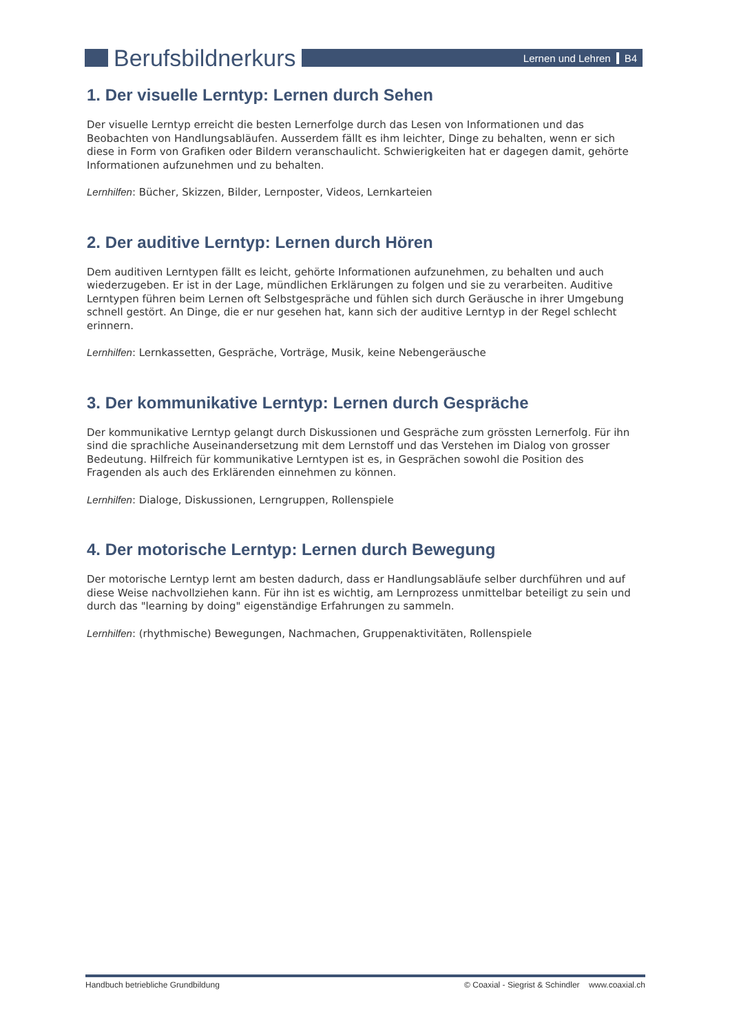Berufsbildnerkurs
Lernen und Lehren B4
1. Der visuelle Lerntyp: Lernen durch Sehen
Der visuelle Lerntyp erreicht die besten Lernerfolge durch das Lesen von Informationen und das Beobachten von Handlungsabläufen. Ausserdem fällt es ihm leichter, Dinge zu behalten, wenn er sich diese in Form von Grafiken oder Bildern veranschaulicht. Schwierigkeiten hat er dagegen damit, gehörte Informationen aufzunehmen und zu behalten.
Lernhilfen: Bücher, Skizzen, Bilder, Lernposter, Videos, Lernkarteien
2. Der auditive Lerntyp: Lernen durch Hören
Dem auditiven Lerntypen fällt es leicht, gehörte Informationen aufzunehmen, zu behalten und auch wiederzugeben. Er ist in der Lage, mündlichen Erklärungen zu folgen und sie zu verarbeiten. Auditive Lerntypen führen beim Lernen oft Selbstgespräche und fühlen sich durch Geräusche in ihrer Umgebung schnell gestört. An Dinge, die er nur gesehen hat, kann sich der auditive Lerntyp in der Regel schlecht erinnern.
Lernhilfen: Lernkassetten, Gespräche, Vorträge, Musik, keine Nebengeräusche
3. Der kommunikative Lerntyp: Lernen durch Gespräche
Der kommunikative Lerntyp gelangt durch Diskussionen und Gespräche zum grössten Lernerfolg. Für ihn sind die sprachliche Auseinandersetzung mit dem Lernstoff und das Verstehen im Dialog von grosser Bedeutung. Hilfreich für kommunikative Lerntypen ist es, in Gesprächen sowohl die Position des Fragenden als auch des Erklärenden einnehmen zu können.
Lernhilfen: Dialoge, Diskussionen, Lerngruppen, Rollenspiele
4. Der motorische Lerntyp: Lernen durch Bewegung
Der motorische Lerntyp lernt am besten dadurch, dass er Handlungsabläufe selber durchführen und auf diese Weise nachvollziehen kann. Für ihn ist es wichtig, am Lernprozess unmittelbar beteiligt zu sein und durch das "learning by doing" eigenständige Erfahrungen zu sammeln.
Lernhilfen: (rhythmische) Bewegungen, Nachmachen, Gruppenaktivitäten, Rollenspiele
Handbuch betriebliche Grundbildung © Coaxial - Siegrist & Schindler www.coaxial.ch